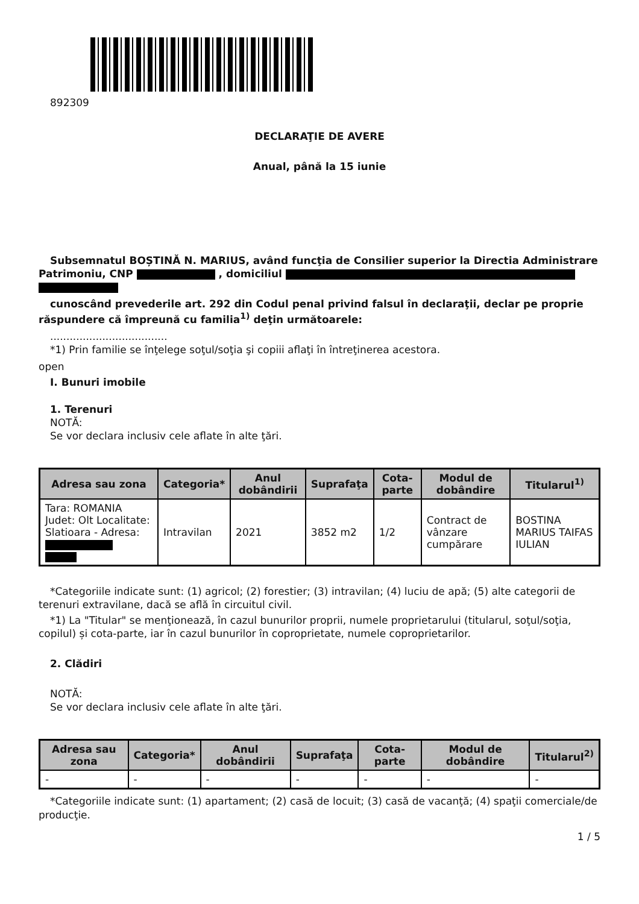892309
DECLARAŢIE DE AVERE
Anual, până la 15 iunie
Subsemnatul BOȘTINĂ N. MARIUS, având funcţia de Consilier superior la Directia Administrare Patrimoniu, CNP , domiciliul
cunoscând prevederile art. 292 din Codul penal privind falsul în declaraţii, declar pe proprie răspundere că împreună cu familia<sup>1)</sup> deţin următoarele:
....................................
*1) Prin familie se înţelege soţul/soţia şi copiii aflaţi în întreţinerea acestora.
open
I. Bunuri imobile
1. Terenuri
NOTĂ:
Se vor declara inclusiv cele aflate în alte ţări.
| Adresa sau zona | Categoria* | Anul dobândirii | Suprafaţa | Cota-parte | Modul de dobândire | Titularul<sup>1)</sup> |
| --- | --- | --- | --- | --- | --- | --- |
| Tara: ROMANIA Judet: Olt Localitate: Slatioara - Adresa: | Intravilan | 2021 | 3852 m2 | 1/2 | Contract de vânzare cumpărare | BOSTINA MARIUS TAIFAS IULIAN |
*Categoriile indicate sunt: (1) agricol; (2) forestier; (3) intravilan; (4) luciu de apă; (5) alte categorii de terenuri extravilane, dacă se află în circuitul civil.
*1) La "Titular" se menţionează, în cazul bunurilor proprii, numele proprietarului (titularul, soţul/soţia, copilul) și cota-parte, iar în cazul bunurilor în coproprietate, numele coproprietarilor.
2. Clădiri
NOTĂ:
Se vor declara inclusiv cele aflate în alte ţări.
| Adresa sau zona | Categoria* | Anul dobândirii | Suprafaţa | Cota-parte | Modul de dobândire | Titularul<sup>2)</sup> |
| --- | --- | --- | --- | --- | --- | --- |
| - | - | - | - | - | - | - |
*Categoriile indicate sunt: (1) apartament; (2) casă de locuit; (3) casă de vacanţă; (4) spaţii comerciale/de producţie.
1 / 5